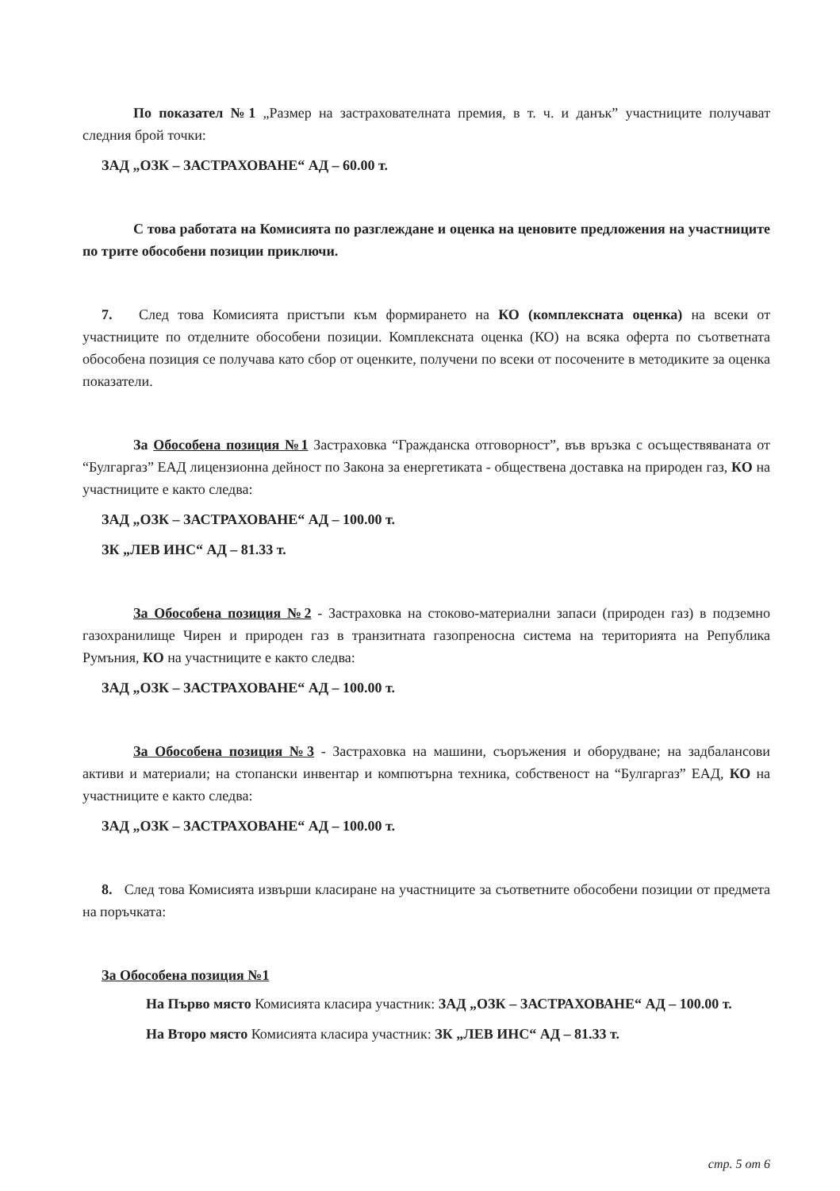По показател №1 „Размер на застрахователната премия, в т. ч. и данък” участниците получават следния брой точки:
ЗАД „ОЗК – ЗАСТРАХОВАНЕ“ АД – 60.00 т.
С това работата на Комисията по разглеждане и оценка на ценовите предложения на участниците по трите обособени позиции приключи.
7. След това Комисията пристъпи към формирането на КО (комплексната оценка) на всеки от участниците по отделните обособени позиции. Комплексната оценка (КО) на всяка оферта по съответната обособена позиция се получава като сбор от оценките, получени по всеки от посочените в методиките за оценка показатели.
За Обособена позиция №1 Застраховка “Гражданска отговорност”, във връзка с осъществяваната от “Булгаргаз” ЕАД лицензионна дейност по Закона за енергетиката - обществена доставка на природен газ, КО на участниците е както следва:
ЗАД „ОЗК – ЗАСТРАХОВАНЕ“ АД – 100.00 т.
ЗК „ЛЕВ ИНС“ АД – 81.33 т.
За Обособена позиция №2 - Застраховка на стоково-материални запаси (природен газ) в подземно газохранилище Чирен и природен газ в транзитната газопреносна система на територията на Република Румъния, КО на участниците е както следва:
ЗАД „ОЗК – ЗАСТРАХОВАНЕ“ АД – 100.00 т.
За Обособена позиция №3 - Застраховка на машини, съоръжения и оборудване; на задбалансови активи и материали; на стопански инвентар и компютърна техника, собственост на “Булгаргаз” ЕАД, КО на участниците е както следва:
ЗАД „ОЗК – ЗАСТРАХОВАНЕ“ АД – 100.00 т.
8. След това Комисията извърши класиране на участниците за съответните обособени позиции от предмета на поръчката:
За Обособена позиция №1
На Първо място Комисията класира участник: ЗАД „ОЗК – ЗАСТРАХОВАНЕ“ АД – 100.00 т.
На Второ място Комисията класира участник: ЗК „ЛЕВ ИНС“ АД – 81.33 т.
стр. 5 от 6